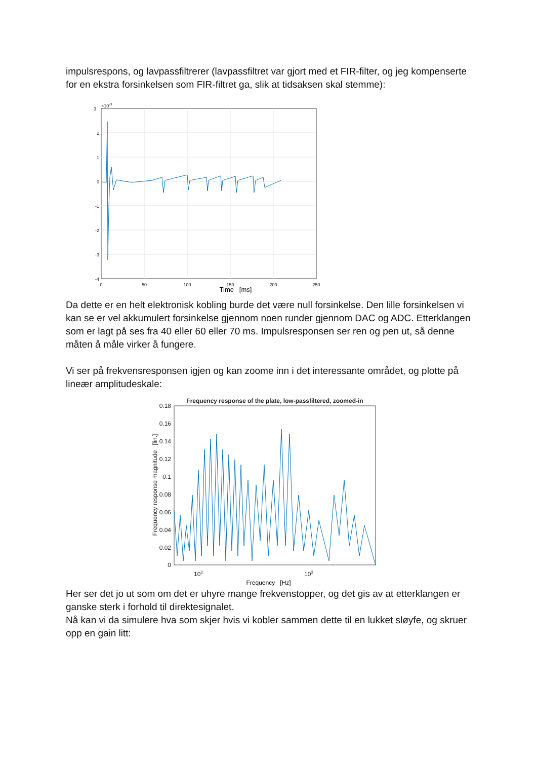impulsrespons, og lavpassfiltrerer (lavpassfiltret var gjort med et FIR-filter, og jeg kompenserte for en ekstra forsinkelsen som FIR-filtret ga, slik at tidsaksen skal stemme):
3
×10-3
2
1
0
-1
-2
-3
-4
0
50
100
150
200
250
Time [ms]
Da dette er en helt elektronisk kobling burde det være null forsinkelse. Den lille forsinkelsen vi kan se er vel akkumulert forsinkelse gjennom noen runder gjennom DAC og ADC. Etterklangen som er lagt på ses fra 40 eller 60 eller 70 ms. Impulsresponsen ser ren og pen ut, så denne måten å måle virker å fungere.
Vi ser på frekvensresponsen igjen og kan zoome inn i det interessante området, og plotte på lineær amplitudeskale:
Frequency response of the plate, low-passfiltered, zoomed-in
0.18
0.16
0.14
0.12
0.1
0.08
0.06
0.04
0.02
0
102
103
Frequency response magnitude [lin.]
Frequency [Hz]
Her ser det jo ut som om det er uhyre mange frekvenstopper, og det gis av at etterklangen er ganske sterk i forhold til direktesignalet.
Nå kan vi da simulere hva som skjer hvis vi kobler sammen dette til en lukket sløyfe, og skruer opp en gain litt: